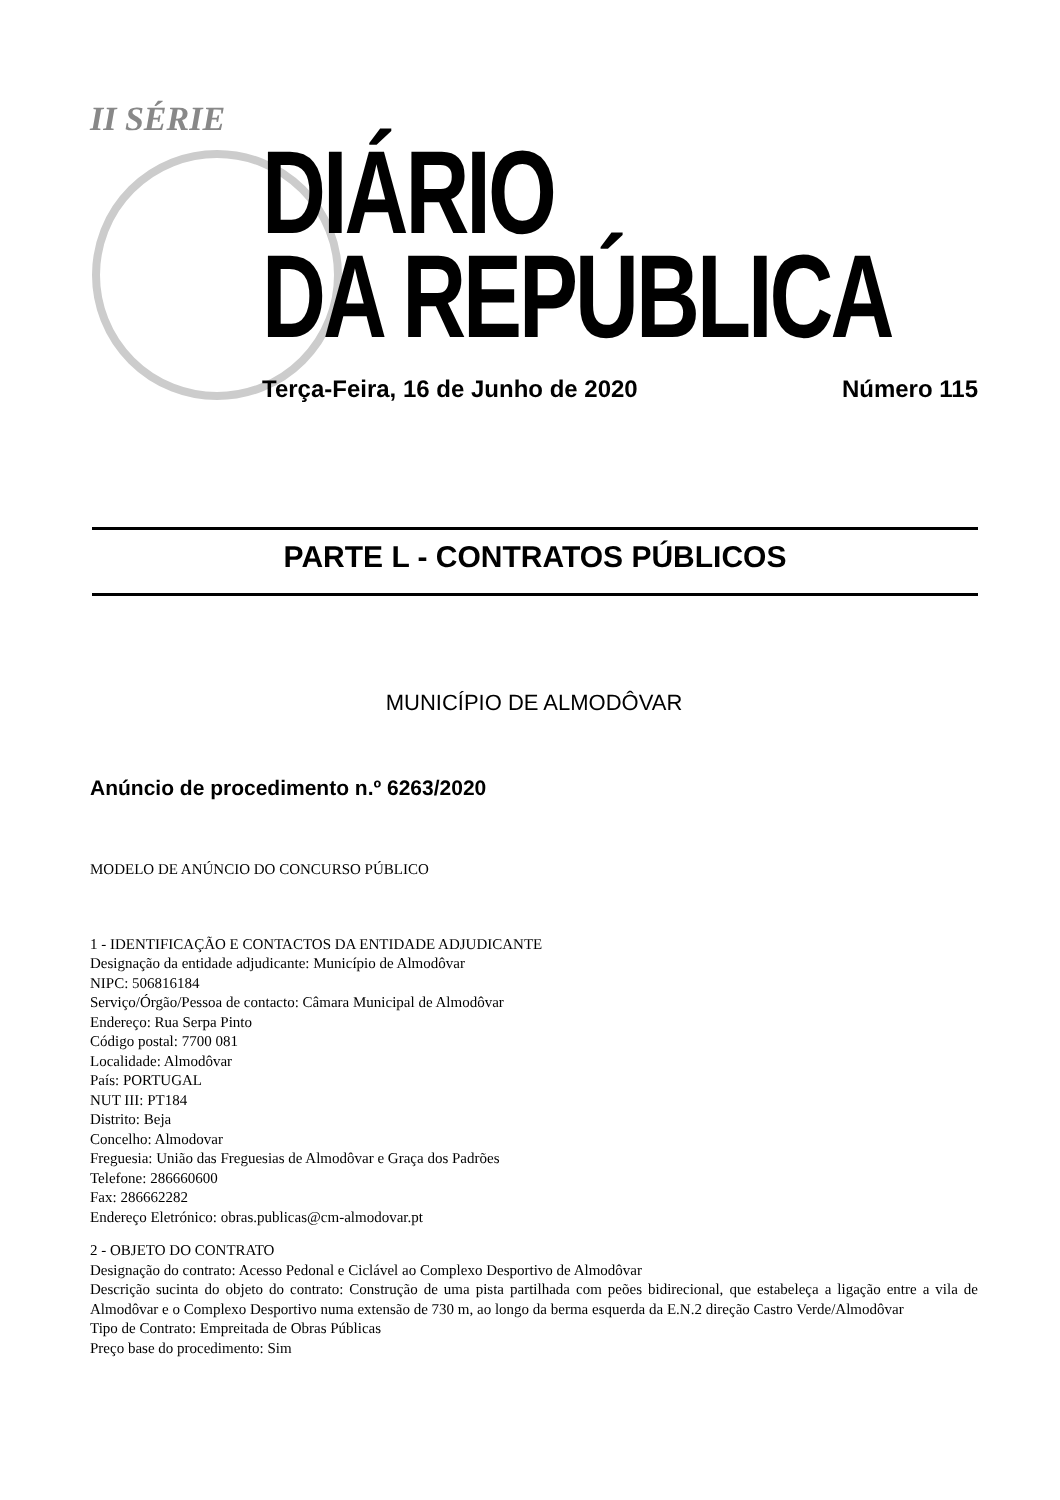II SÉRIE
DIÁRIO
DA REPÚBLICA
Terça-Feira, 16 de Junho de 2020 Número 115
PARTE L - CONTRATOS PÚBLICOS
MUNICÍPIO DE ALMODÔVAR
Anúncio de procedimento n.º 6263/2020
MODELO DE ANÚNCIO DO CONCURSO PÚBLICO
1 - IDENTIFICAÇÃO E CONTACTOS DA ENTIDADE ADJUDICANTE
Designação da entidade adjudicante: Município de Almodôvar
NIPC: 506816184
Serviço/Órgão/Pessoa de contacto: Câmara Municipal de Almodôvar
Endereço: Rua Serpa Pinto
Código postal: 7700 081
Localidade: Almodôvar
País: PORTUGAL
NUT III: PT184
Distrito: Beja
Concelho: Almodovar
Freguesia: União das Freguesias de Almodôvar e Graça dos Padrões
Telefone: 286660600
Fax: 286662282
Endereço Eletrónico: obras.publicas@cm-almodovar.pt
2 - OBJETO DO CONTRATO
Designação do contrato: Acesso Pedonal e Ciclável ao Complexo Desportivo de Almodôvar
Descrição sucinta do objeto do contrato: Construção de uma pista partilhada com peões bidirecional, que estabeleça a ligação entre a vila de Almodôvar e o Complexo Desportivo numa extensão de 730 m, ao longo da berma esquerda da E.N.2 direção Castro Verde/Almodôvar
Tipo de Contrato: Empreitada de Obras Públicas
Preço base do procedimento: Sim